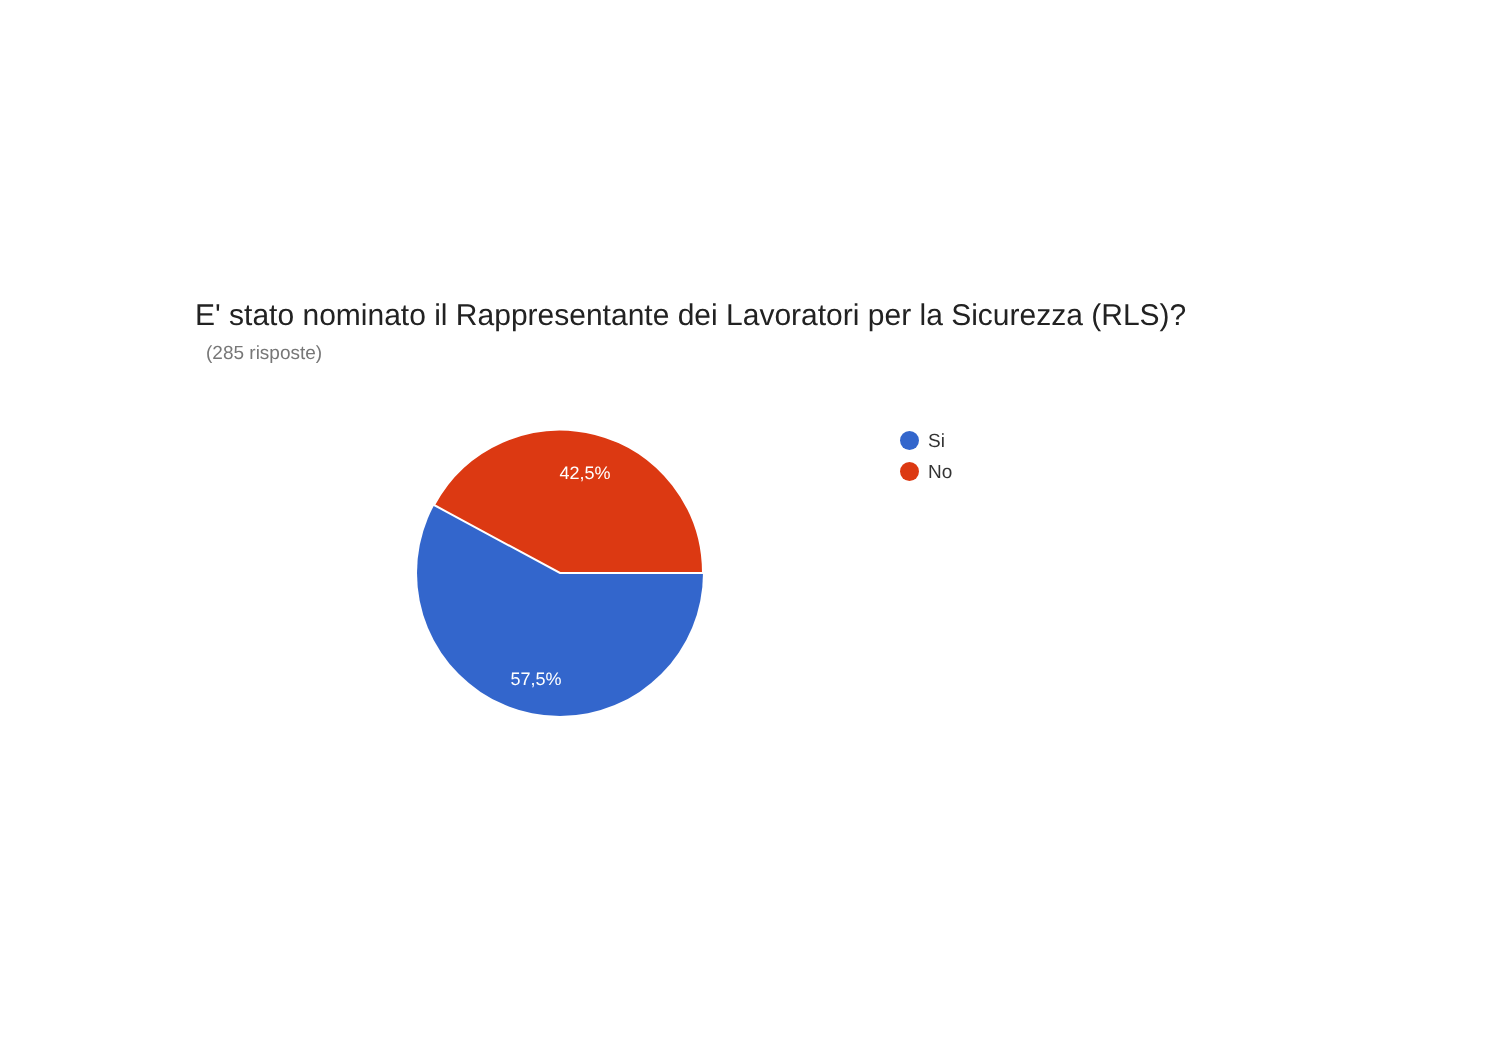E' stato nominato il Rappresentante dei Lavoratori per la Sicurezza (RLS)?
(285 risposte)
42,5%
57,5%
Si
No